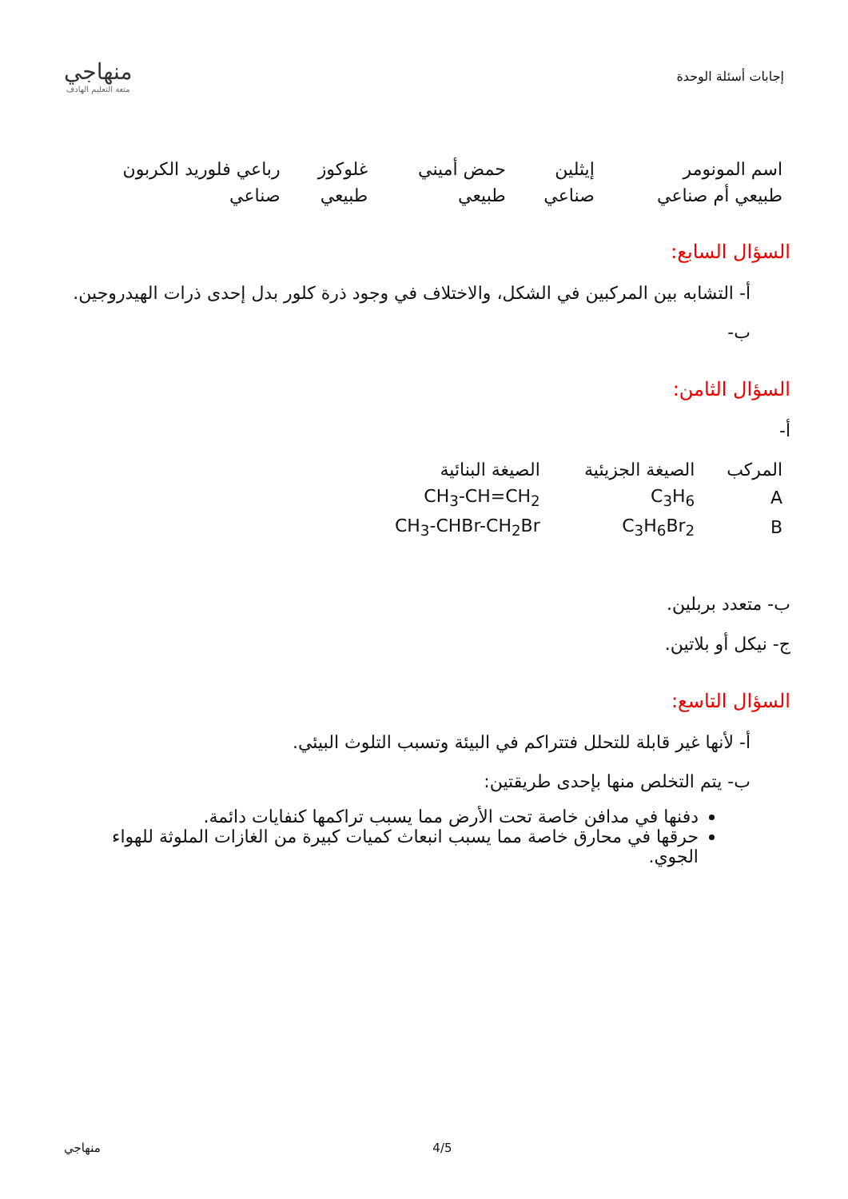إجابات أسئلة الوحدة
منهاجي
متعة التعليم الهادف
| اسم المونومر | إيثلين | حمض أميني | غلوكوز | رباعي فلوريد الكربون |
| طبيعي أم صناعي | صناعي | طبيعي | طبيعي | صناعي |
السؤال السابع:
أ- التشابه بين المركبين في الشكل، والاختلاف في وجود ذرة كلور بدل إحدى ذرات الهيدروجين.
ب-
السؤال الثامن:
أ-
| المركب | الصيغة الجزيئية | الصيغة البنائية |
| A | C<sub>3</sub>H<sub>6</sub> | CH<sub>3</sub>-CH=CH<sub>2</sub> |
| B | C<sub>3</sub>H<sub>6</sub>Br<sub>2</sub> | CH<sub>3</sub>-CHBr-CH<sub>2</sub>Br |
ب- متعدد بربلين.
ج- نيكل أو بلاتين.
السؤال التاسع:
أ- لأنها غير قابلة للتحلل فتتراكم في البيئة وتسبب التلوث البيئي.
ب- يتم التخلص منها بإحدى طريقتين:
دفنها في مدافن خاصة تحت الأرض مما يسبب تراكمها كنفايات دائمة.
حرقها في محارق خاصة مما يسبب انبعاث كميات كبيرة من الغازات الملوثة للهواء الجوي.
منهاجي 4/5